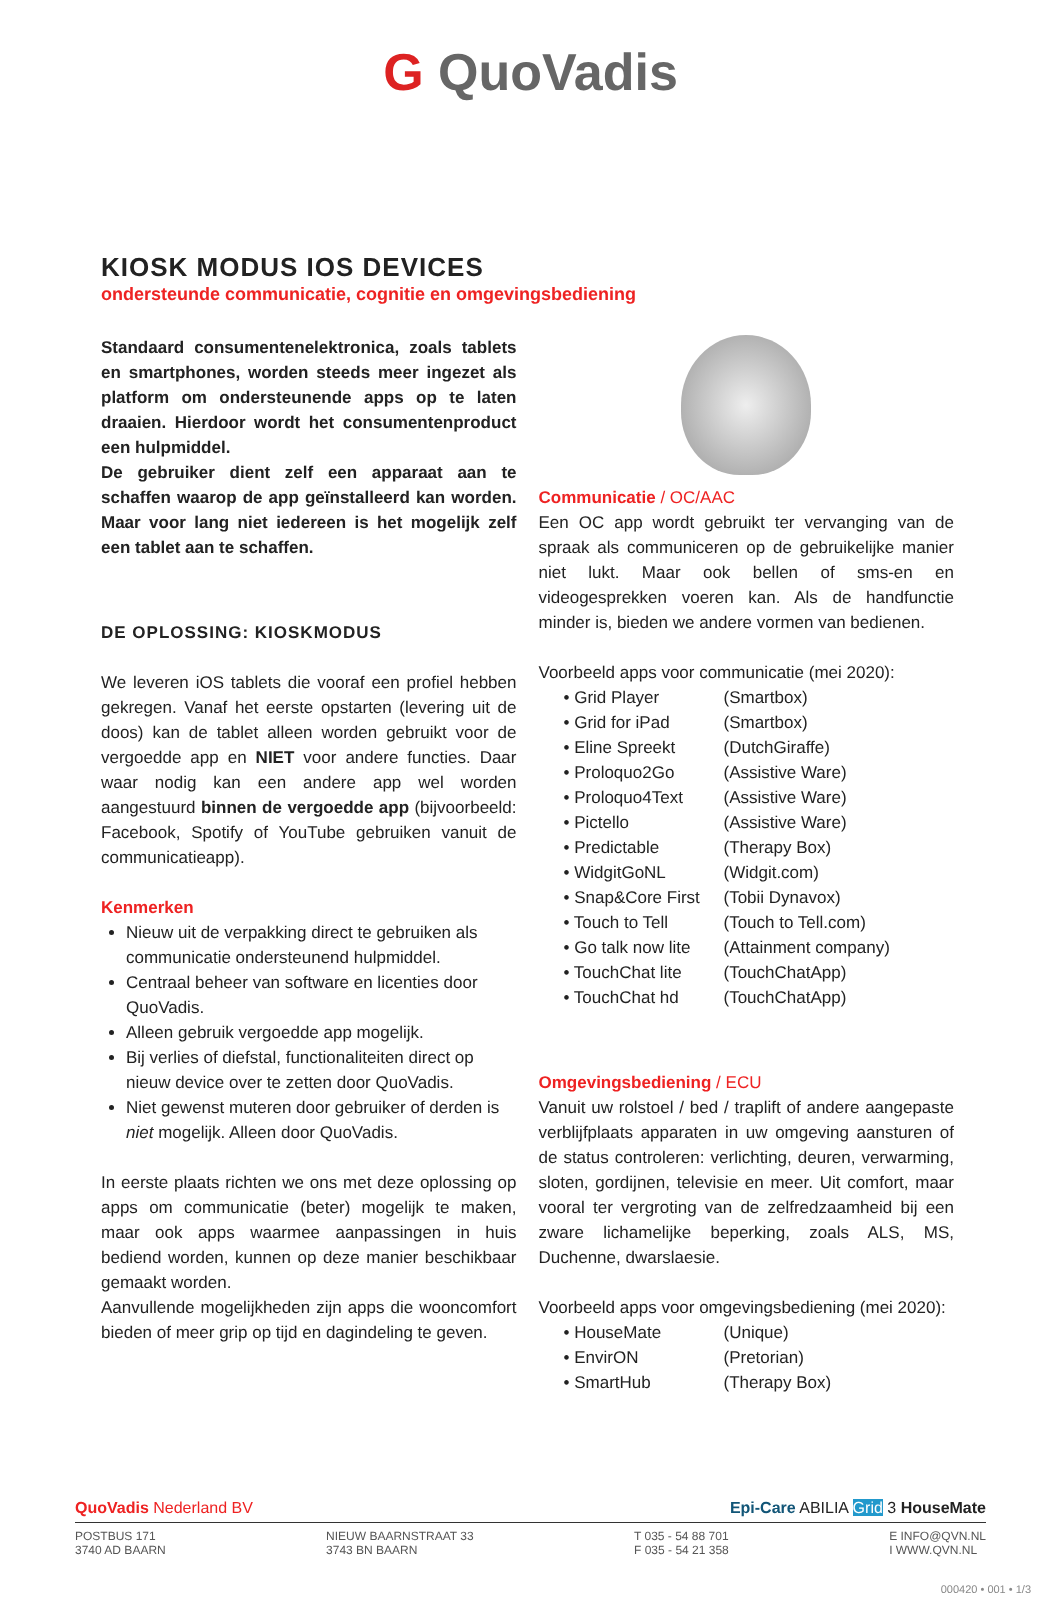G QuoVadis
KIOSK MODUS IOS DEVICES
ondersteunde communicatie, cognitie en omgevingsbediening
Standaard consumentenelektronica, zoals tablets en smartphones, worden steeds meer ingezet als platform om ondersteunende apps op te laten draaien. Hierdoor wordt het consumentenproduct een hulpmiddel.
De gebruiker dient zelf een apparaat aan te schaffen waarop de app geïnstalleerd kan worden. Maar voor lang niet iedereen is het mogelijk zelf een tablet aan te schaffen.
DE OPLOSSING: KIOSKMODUS
We leveren iOS tablets die vooraf een profiel hebben gekregen. Vanaf het eerste opstarten (levering uit de doos) kan de tablet alleen worden gebruikt voor de vergoedde app en NIET voor andere functies. Daar waar nodig kan een andere app wel worden aangestuurd binnen de vergoedde app (bijvoorbeeld: Facebook, Spotify of YouTube gebruiken vanuit de communicatieapp).
Kenmerken
Nieuw uit de verpakking direct te gebruiken als communicatie ondersteunend hulpmiddel.
Centraal beheer van software en licenties door QuoVadis.
Alleen gebruik vergoedde app mogelijk.
Bij verlies of diefstal, functionaliteiten direct op nieuw device over te zetten door QuoVadis.
Niet gewenst muteren door gebruiker of derden is niet mogelijk. Alleen door QuoVadis.
In eerste plaats richten we ons met deze oplossing op apps om communicatie (beter) mogelijk te maken, maar ook apps waarmee aanpassingen in huis bediend worden, kunnen op deze manier beschikbaar gemaakt worden.
Aanvullende mogelijkheden zijn apps die wooncomfort bieden of meer grip op tijd en dagindeling te geven.
Communicatie / OC/AAC
Een OC app wordt gebruikt ter vervanging van de spraak als communiceren op de gebruikelijke manier niet lukt. Maar ook bellen of sms-en en videogesprekken voeren kan. Als de handfunctie minder is, bieden we andere vormen van bedienen.
Voorbeeld apps voor communicatie (mei 2020):
• Grid Player (Smartbox)
• Grid for iPad (Smartbox)
• Eline Spreekt (DutchGiraffe)
• Proloquo2Go (Assistive Ware)
• Proloquo4Text (Assistive Ware)
• Pictello (Assistive Ware)
• Predictable (Therapy Box)
• WidgitGoNL (Widgit.com)
• Snap&Core First (Tobii Dynavox)
• Touch to Tell (Touch to Tell.com)
• Go talk now lite (Attainment company)
• TouchChat lite (TouchChatApp)
• TouchChat hd (TouchChatApp)
Omgevingsbediening / ECU
Vanuit uw rolstoel / bed / traplift of andere aangepaste verblijfplaats apparaten in uw omgeving aansturen of de status controleren: verlichting, deuren, verwarming, sloten, gordijnen, televisie en meer. Uit comfort, maar vooral ter vergroting van de zelfredzaamheid bij een zware lichamelijke beperking, zoals ALS, MS, Duchenne, dwarslaesie.
Voorbeeld apps voor omgevingsbediening (mei 2020):
• HouseMate (Unique)
• EnvirON (Pretorian)
• SmartHub (Therapy Box)
QuoVadis Nederland BV Epi-Care ABILIA Grid 3 HouseMate
POSTBUS 171
3740 AD BAARN NIEUW BAARNSTRAAT 33
3743 BN BAARN T 035 - 54 88 701
F 035 - 54 21 358 E INFO@QVN.NL
I WWW.QVN.NL
000420 • 001 • 1/3